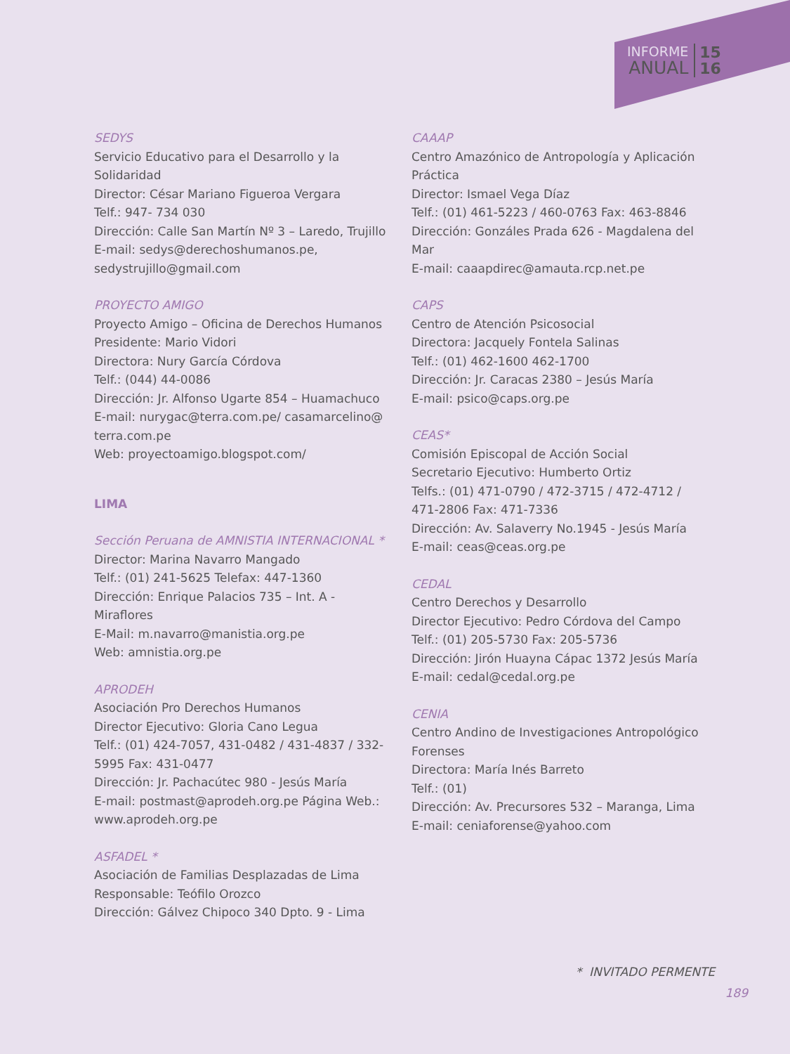INFORME
ANUAL
15
16
SEDYS
Servicio Educativo para el Desarrollo y la Solidaridad
Director: César Mariano Figueroa Vergara
Telf.: 947- 734 030
Dirección: Calle San Martín Nº 3 – Laredo, Trujillo
E-mail: sedys@derechoshumanos.pe, sedystrujillo@gmail.com
PROYECTO AMIGO
Proyecto Amigo – Oficina de Derechos Humanos
Presidente: Mario Vidori
Directora: Nury García Córdova
Telf.: (044) 44-0086
Dirección: Jr. Alfonso Ugarte 854 – Huamachuco
E-mail: nurygac@terra.com.pe/ casamarcelino@ terra.com.pe
Web: proyectoamigo.blogspot.com/
LIMA
Sección Peruana de AMNISTIA INTERNACIONAL *
Director: Marina Navarro Mangado
Telf.: (01) 241-5625 Telefax: 447-1360
Dirección: Enrique Palacios 735 – Int. A - Miraflores
E-Mail: m.navarro@manistia.org.pe
Web: amnistia.org.pe
APRODEH
Asociación Pro Derechos Humanos
Director Ejecutivo: Gloria Cano Legua
Telf.: (01) 424-7057, 431-0482 / 431-4837 / 332-5995 Fax: 431-0477
Dirección: Jr. Pachacútec 980 - Jesús María
E-mail: postmast@aprodeh.org.pe Página Web.: www.aprodeh.org.pe
ASFADEL *
Asociación de Familias Desplazadas de Lima
Responsable: Teófilo Orozco
Dirección: Gálvez Chipoco 340 Dpto. 9 - Lima
CAAAP
Centro Amazónico de Antropología y Aplicación Práctica
Director: Ismael Vega Díaz
Telf.: (01) 461-5223 / 460-0763 Fax: 463-8846
Dirección: Gonzáles Prada 626 - Magdalena del Mar
E-mail: caaapdirec@amauta.rcp.net.pe
CAPS
Centro de Atención Psicosocial
Directora: Jacquely Fontela Salinas
Telf.: (01) 462-1600 462-1700
Dirección: Jr. Caracas 2380 – Jesús María
E-mail: psico@caps.org.pe
CEAS*
Comisión Episcopal de Acción Social
Secretario Ejecutivo: Humberto Ortiz
Telfs.: (01) 471-0790 / 472-3715 / 472-4712 / 471-2806 Fax: 471-7336
Dirección: Av. Salaverry No.1945 - Jesús María
E-mail: ceas@ceas.org.pe
CEDAL
Centro Derechos y Desarrollo
Director Ejecutivo: Pedro Córdova del Campo
Telf.: (01) 205-5730 Fax: 205-5736
Dirección: Jirón Huayna Cápac 1372 Jesús María
E-mail: cedal@cedal.org.pe
CENIA
Centro Andino de Investigaciones Antropológico Forenses
Directora: María Inés Barreto
Telf.: (01)
Dirección: Av. Precursores 532 – Maranga, Lima
E-mail: ceniaforense@yahoo.com
* INVITADO PERMENTE
189